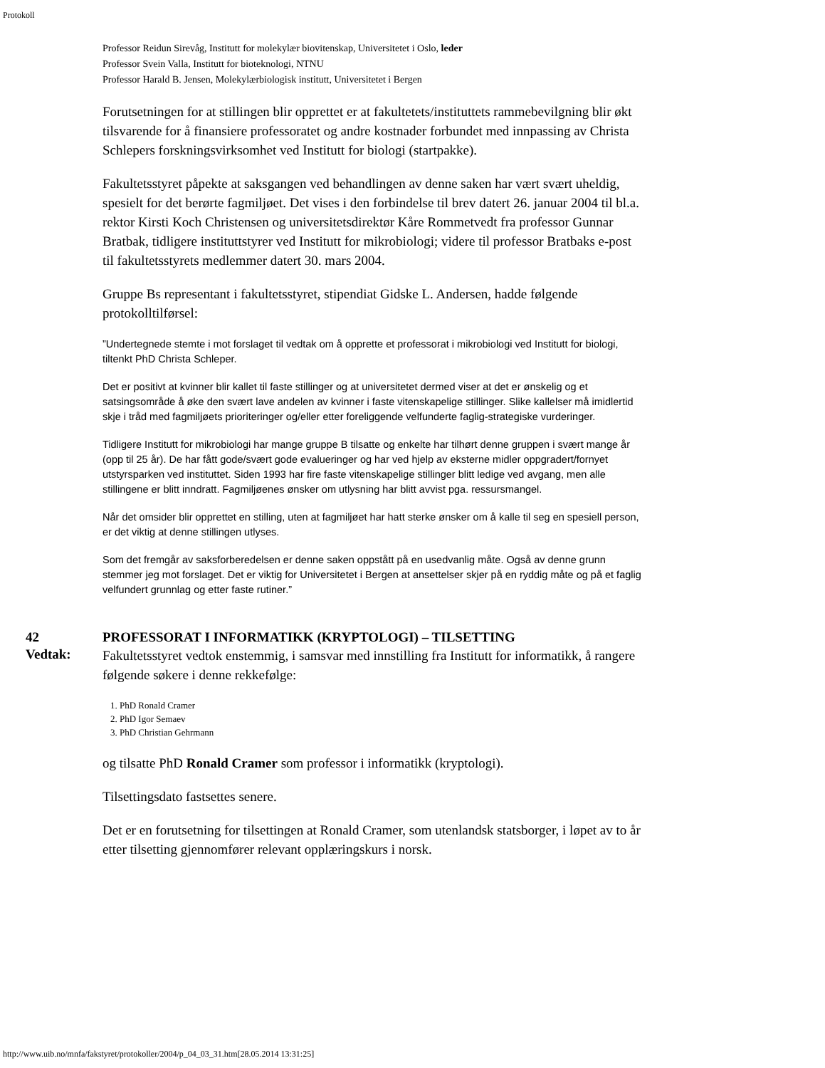Protokoll
Professor Reidun Sirevåg, Institutt for molekylær biovitenskap, Universitetet i Oslo, leder
Professor Svein Valla, Institutt for bioteknologi, NTNU
Professor Harald B. Jensen, Molekylærbiologisk institutt, Universitetet i Bergen
Forutsetningen for at stillingen blir opprettet er at fakultetets/instituttets rammebevilgning blir økt tilsvarende for å finansiere professoratet og andre kostnader forbundet med innpassing av Christa Schlepers forskningsvirksomhet ved Institutt for biologi (startpakke).
Fakultetsstyret påpekte at saksgangen ved behandlingen av denne saken har vært svært uheldig, spesielt for det berørte fagmiljøet. Det vises i den forbindelse til brev datert 26. januar 2004 til bl.a. rektor Kirsti Koch Christensen og universitetsdirektør Kåre Rommetvedt fra professor Gunnar Bratbak, tidligere instituttstyrer ved Institutt for mikrobiologi; videre til professor Bratbaks e-post til fakultetsstyrets medlemmer datert 30. mars 2004.
Gruppe Bs representant i fakultetsstyret, stipendiat Gidske L. Andersen, hadde følgende protokolltilførsel:
”Undertegnede stemte i mot forslaget til vedtak om å opprette et professorat i mikrobiologi ved Institutt for biologi, tiltenkt PhD Christa Schleper.
Det er positivt at kvinner blir kallet til faste stillinger og at universitetet dermed viser at det er ønskelig og et satsingsområde å øke den svært lave andelen av kvinner i faste vitenskapelige stillinger. Slike kallelser må imidlertid skje i tråd med fagmiljøets prioriteringer og/eller etter foreliggende velfunderte faglig-strategiske vurderinger.
Tidligere Institutt for mikrobiologi har mange gruppe B tilsatte og enkelte har tilhørt denne gruppen i svært mange år (opp til 25 år). De har fått gode/svært gode evalueringer og har ved hjelp av eksterne midler oppgradert/fornyet utstyrsparken ved instituttet. Siden 1993 har fire faste vitenskapelige stillinger blitt ledige ved avgang, men alle stillingene er blitt inndratt. Fagmiljøenes ønsker om utlysning har blitt avvist pga. ressursmangel.
Når det omsider blir opprettet en stilling, uten at fagmiljøet har hatt sterke ønsker om å kalle til seg en spesiell person, er det viktig at denne stillingen utlyses.
Som det fremgår av saksforberedelsen er denne saken oppstått på en usedvanlig måte. Også av denne grunn stemmer jeg mot forslaget. Det er viktig for Universitetet i Bergen at ansettelser skjer på en ryddig måte og på et faglig velfundert grunnlag og etter faste rutiner.”
42
Vedtak:
PROFESSORAT I INFORMATIKK (KRYPTOLOGI) – TILSETTING
Fakultetsstyret vedtok enstemmig, i samsvar med innstilling fra Institutt for informatikk, å rangere følgende søkere i denne rekkefølge:
1. PhD Ronald Cramer
2. PhD Igor Semaev
3. PhD Christian Gehrmann
og tilsatte PhD Ronald Cramer som professor i informatikk (kryptologi).
Tilsettingsdato fastsettes senere.
Det er en forutsetning for tilsettingen at Ronald Cramer, som utenlandsk statsborger, i løpet av to år etter tilsetting gjennomfører relevant opplæringskurs i norsk.
http://www.uib.no/mnfa/fakstyret/protokoller/2004/p_04_03_31.htm[28.05.2014 13:31:25]